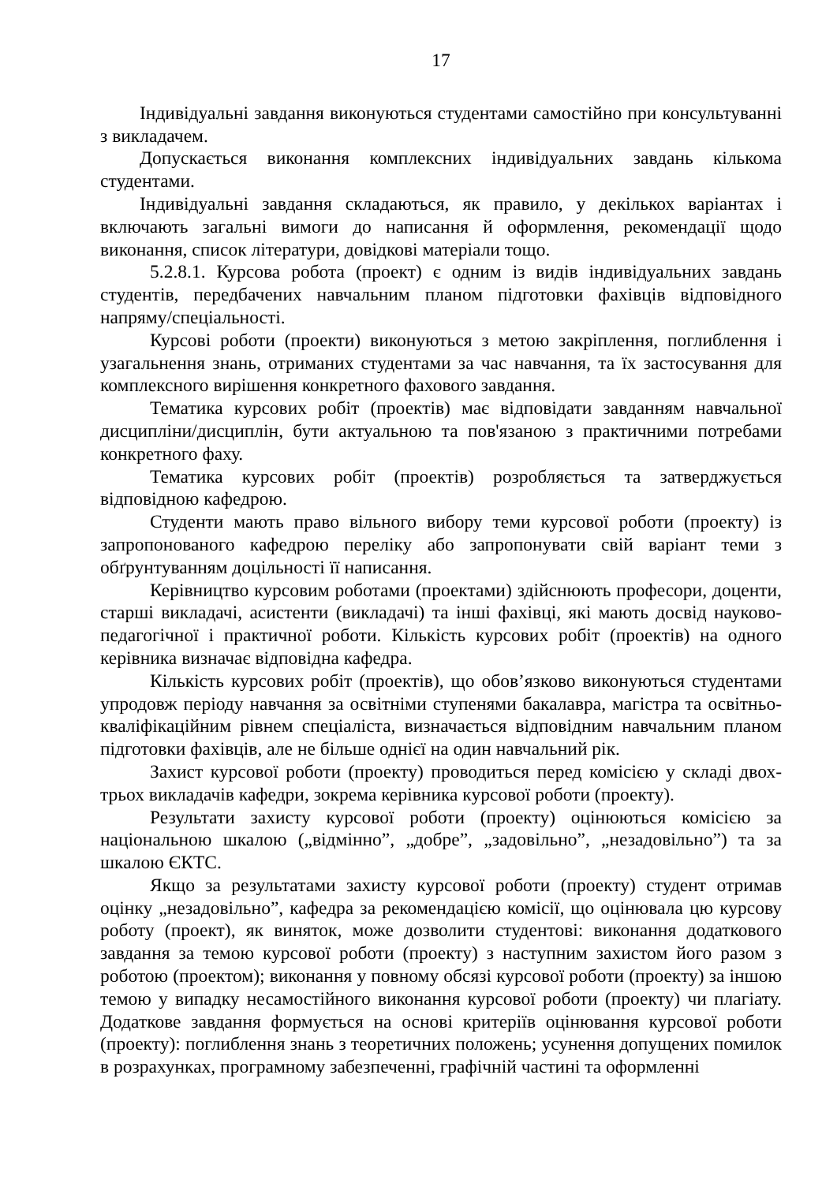17
Індивідуальні завдання виконуються студентами самостійно при консультуванні з викладачем.
Допускається виконання комплексних індивідуальних завдань кількома студентами.
Індивідуальні завдання складаються, як правило, у декількох варіантах і включають загальні вимоги до написання й оформлення, рекомендації щодо виконання, список літератури, довідкові матеріали тощо.
5.2.8.1. Курсова робота (проект) є одним із видів індивідуальних завдань студентів, передбачених навчальним планом підготовки фахівців відповідного напряму/спеціальності.
Курсові роботи (проекти) виконуються з метою закріплення, поглиблення і узагальнення знань, отриманих студентами за час навчання, та їх застосування для комплексного вирішення конкретного фахового завдання.
Тематика курсових робіт (проектів) має відповідати завданням навчальної дисципліни/дисциплін, бути актуальною та пов'язаною з практичними потребами конкретного фаху.
Тематика курсових робіт (проектів) розробляється та затверджується відповідною кафедрою.
Студенти мають право вільного вибору теми курсової роботи (проекту) із запропонованого кафедрою переліку або запропонувати свій варіант теми з обґрунтуванням доцільності її написання.
Керівництво курсовим роботами (проектами) здійснюють професори, доценти, старші викладачі, асистенти (викладачі) та інші фахівці, які мають досвід науково-педагогічної і практичної роботи. Кількість курсових робіт (проектів) на одного керівника визначає відповідна кафедра.
Кількість курсових робіт (проектів), що обов’язково виконуються студентами упродовж періоду навчання за освітніми ступенями бакалавра, магістра та освітньо-кваліфікаційним рівнем спеціаліста, визначається відповідним навчальним планом підготовки фахівців, але не більше однієї на один навчальний рік.
Захист курсової роботи (проекту) проводиться перед комісією у складі двох-трьох викладачів кафедри, зокрема керівника курсової роботи (проекту).
Результати захисту курсової роботи (проекту) оцінюються комісією за національною шкалою („відмінно”, „добре”, „задовільно”, „незадовільно”) та за шкалою ЄКТС.
Якщо за результатами захисту курсової роботи (проекту) студент отримав оцінку „незадовільно”, кафедра за рекомендацією комісії, що оцінювала цю курсову роботу (проект), як виняток, може дозволити студентові: виконання додаткового завдання за темою курсової роботи (проекту) з наступним захистом його разом з роботою (проектом); виконання у повному обсязі курсової роботи (проекту) за іншою темою у випадку несамостійного виконання курсової роботи (проекту) чи плагіату. Додаткове завдання формується на основі критеріїв оцінювання курсової роботи (проекту): поглиблення знань з теоретичних положень; усунення допущених помилок в розрахунках, програмному забезпеченні, графічній частині та оформленні